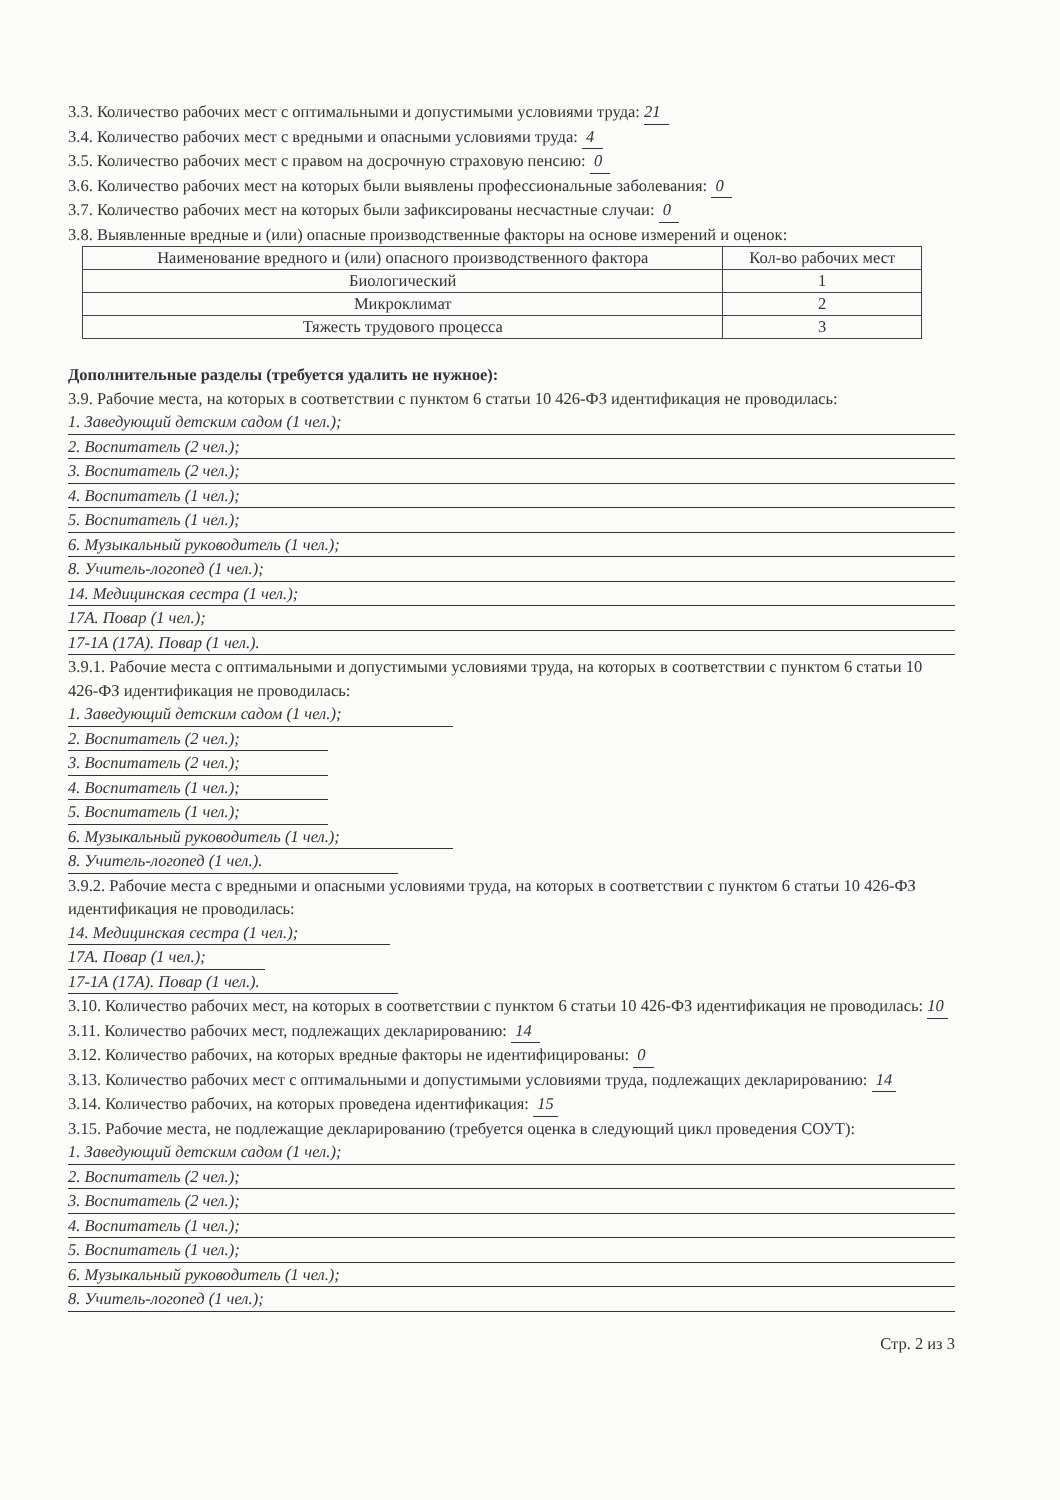3.3. Количество рабочих мест с оптимальными и допустимыми условиями труда: 21
3.4. Количество рабочих мест с вредными и опасными условиями труда: 4
3.5. Количество рабочих мест с правом на досрочную страховую пенсию: 0
3.6. Количество рабочих мест на которых были выявлены профессиональные заболевания: 0
3.7. Количество рабочих мест на которых были зафиксированы несчастные случаи: 0
3.8. Выявленные вредные и (или) опасные производственные факторы на основе измерений и оценок:
| Наименование вредного и (или) опасного производственного фактора | Кол-во рабочих мест |
| --- | --- |
| Биологический | 1 |
| Микроклимат | 2 |
| Тяжесть трудового процесса | 3 |
Дополнительные разделы (требуется удалить не нужное):
3.9. Рабочие места, на которых в соответствии с пунктом 6 статьи 10 426-ФЗ идентификация не проводилась:
1. Заведующий детским садом (1 чел.);
2. Воспитатель (2 чел.);
3. Воспитатель (2 чел.);
4. Воспитатель (1 чел.);
5. Воспитатель (1 чел.);
6. Музыкальный руководитель (1 чел.);
8. Учитель-логопед (1 чел.);
14. Медицинская сестра (1 чел.);
17А. Повар (1 чел.);
17-1А (17А). Повар (1 чел.).
3.9.1. Рабочие места с оптимальными и допустимыми условиями труда, на которых в соответствии с пунктом 6 статьи 10 426-ФЗ идентификация не проводилась:
1. Заведующий детским садом (1 чел.);
2. Воспитатель (2 чел.);
3. Воспитатель (2 чел.);
4. Воспитатель (1 чел.);
5. Воспитатель (1 чел.);
6. Музыкальный руководитель (1 чел.);
8. Учитель-логопед (1 чел.).
3.9.2. Рабочие места с вредными и опасными условиями труда, на которых в соответствии с пунктом 6 статьи 10 426-ФЗ идентификация не проводилась:
14. Медицинская сестра (1 чел.);
17А. Повар (1 чел.);
17-1А (17А). Повар (1 чел.).
3.10. Количество рабочих мест, на которых в соответствии с пунктом 6 статьи 10 426-ФЗ идентификация не проводилась: 10
3.11. Количество рабочих мест, подлежащих декларированию: 14
3.12. Количество рабочих, на которых вредные факторы не идентифицированы: 0
3.13. Количество рабочих мест с оптимальными и допустимыми условиями труда, подлежащих декларированию: 14
3.14. Количество рабочих, на которых проведена идентификация: 15
3.15. Рабочие места, не подлежащие декларированию (требуется оценка в следующий цикл проведения СОУТ):
1. Заведующий детским садом (1 чел.);
2. Воспитатель (2 чел.);
3. Воспитатель (2 чел.);
4. Воспитатель (1 чел.);
5. Воспитатель (1 чел.);
6. Музыкальный руководитель (1 чел.);
8. Учитель-логопед (1 чел.);
Стр. 2 из 3